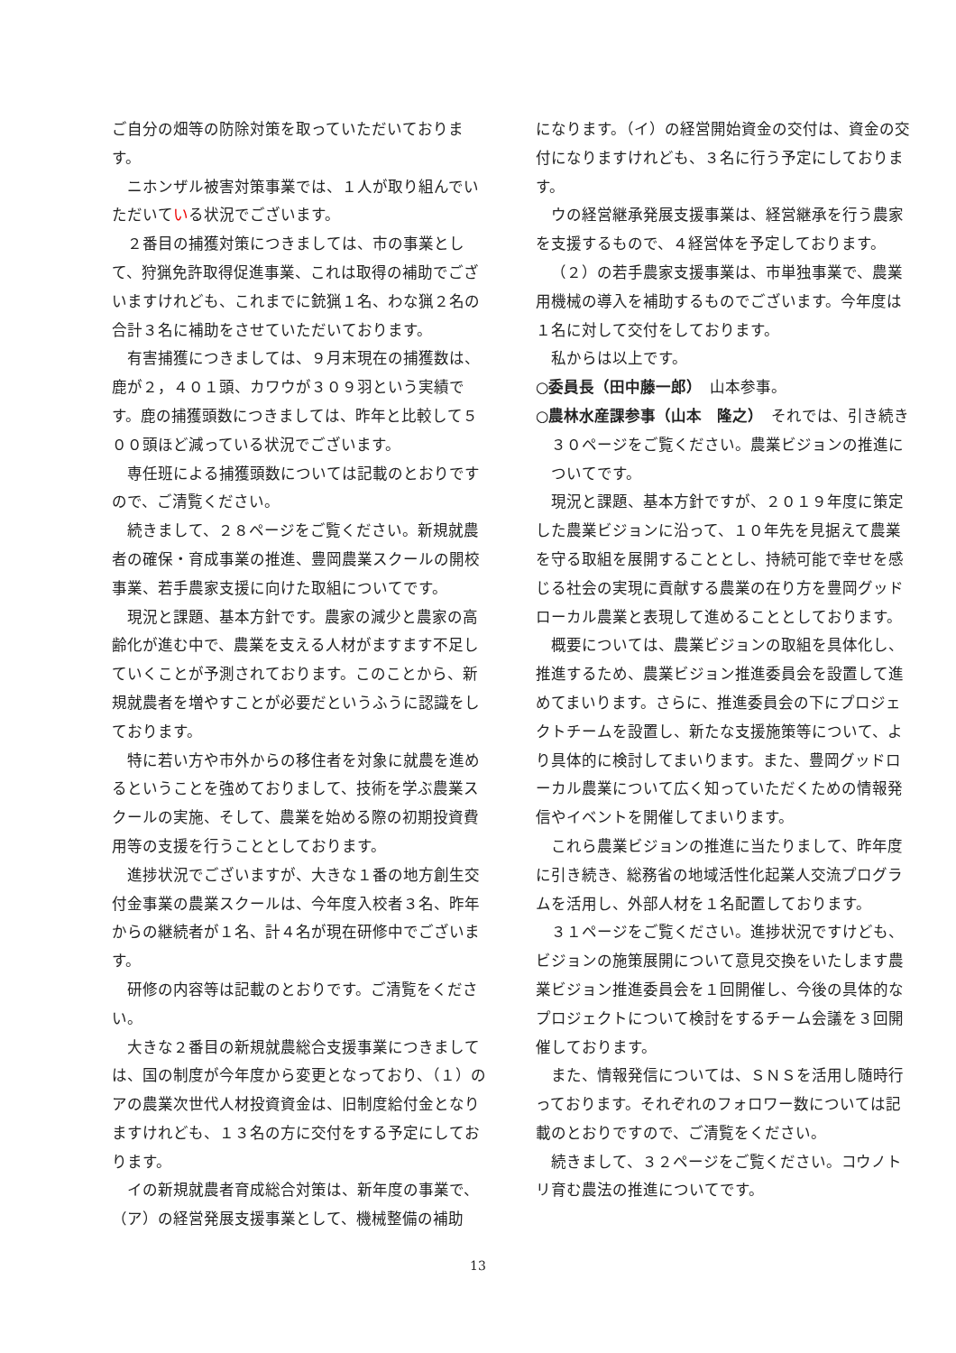ご自分の畑等の防除対策を取っていただいております。
ニホンザル被害対策事業では、１人が取り組んでいただいている状況でございます。
２番目の捕獲対策につきましては、市の事業として、狩猟免許取得促進事業、これは取得の補助でございますけれども、これまでに銃猟１名、わな猟２名の合計３名に補助をさせていただいております。
有害捕獲につきましては、９月末現在の捕獲数は、鹿が２，４０１頭、カワウが３０９羽という実績です。鹿の捕獲頭数につきましては、昨年と比較して５００頭ほど減っている状況でございます。
専任班による捕獲頭数については記載のとおりですので、ご清覧ください。
続きまして、２８ページをご覧ください。新規就農者の確保・育成事業の推進、豊岡農業スクールの開校事業、若手農家支援に向けた取組についてです。
現況と課題、基本方針です。農家の減少と農家の高齢化が進む中で、農業を支える人材がますます不足していくことが予測されております。このことから、新規就農者を増やすことが必要だというふうに認識をしております。
特に若い方や市外からの移住者を対象に就農を進めるということを強めておりまして、技術を学ぶ農業スクールの実施、そして、農業を始める際の初期投資費用等の支援を行うこととしております。
進捗状況でございますが、大きな１番の地方創生交付金事業の農業スクールは、今年度入校者３名、昨年からの継続者が１名、計４名が現在研修中でございます。
研修の内容等は記載のとおりです。ご清覧をください。
大きな２番目の新規就農総合支援事業につきましては、国の制度が今年度から変更となっており、（１）のアの農業次世代人材投資資金は、旧制度給付金となりますけれども、１３名の方に交付をする予定にしております。
イの新規就農者育成総合対策は、新年度の事業で、（ア）の経営発展支援事業として、機械整備の補助
になります。（イ）の経営開始資金の交付は、資金の交付になりますけれども、３名に行う予定にしております。
ウの経営継承発展支援事業は、経営継承を行う農家を支援するもので、４経営体を予定しております。
（２）の若手農家支援事業は、市単独事業で、農業用機械の導入を補助するものでございます。今年度は１名に対して交付をしております。
私からは以上です。
○委員長（田中藤一郎）　山本参事。
○農林水産課参事（山本　隆之）　それでは、引き続き３０ページをご覧ください。農業ビジョンの推進についてです。
現況と課題、基本方針ですが、２０１９年度に策定した農業ビジョンに沿って、１０年先を見据えて農業を守る取組を展開することとし、持続可能で幸せを感じる社会の実現に貢献する農業の在り方を豊岡グッドローカル農業と表現して進めることとしております。
概要については、農業ビジョンの取組を具体化し、推進するため、農業ビジョン推進委員会を設置して進めてまいります。さらに、推進委員会の下にプロジェクトチームを設置し、新たな支援施策等について、より具体的に検討してまいります。また、豊岡グッドローカル農業について広く知っていただくための情報発信やイベントを開催してまいります。
これら農業ビジョンの推進に当たりまして、昨年度に引き続き、総務省の地域活性化起業人交流プログラムを活用し、外部人材を１名配置しております。
３１ページをご覧ください。進捗状況ですけども、ビジョンの施策展開について意見交換をいたします農業ビジョン推進委員会を１回開催し、今後の具体的なプロジェクトについて検討をするチーム会議を３回開催しております。
また、情報発信については、ＳＮＳを活用し随時行っております。それぞれのフォロワー数については記載のとおりですので、ご清覧をください。
続きまして、３２ページをご覧ください。コウノトリ育む農法の推進についてです。
13